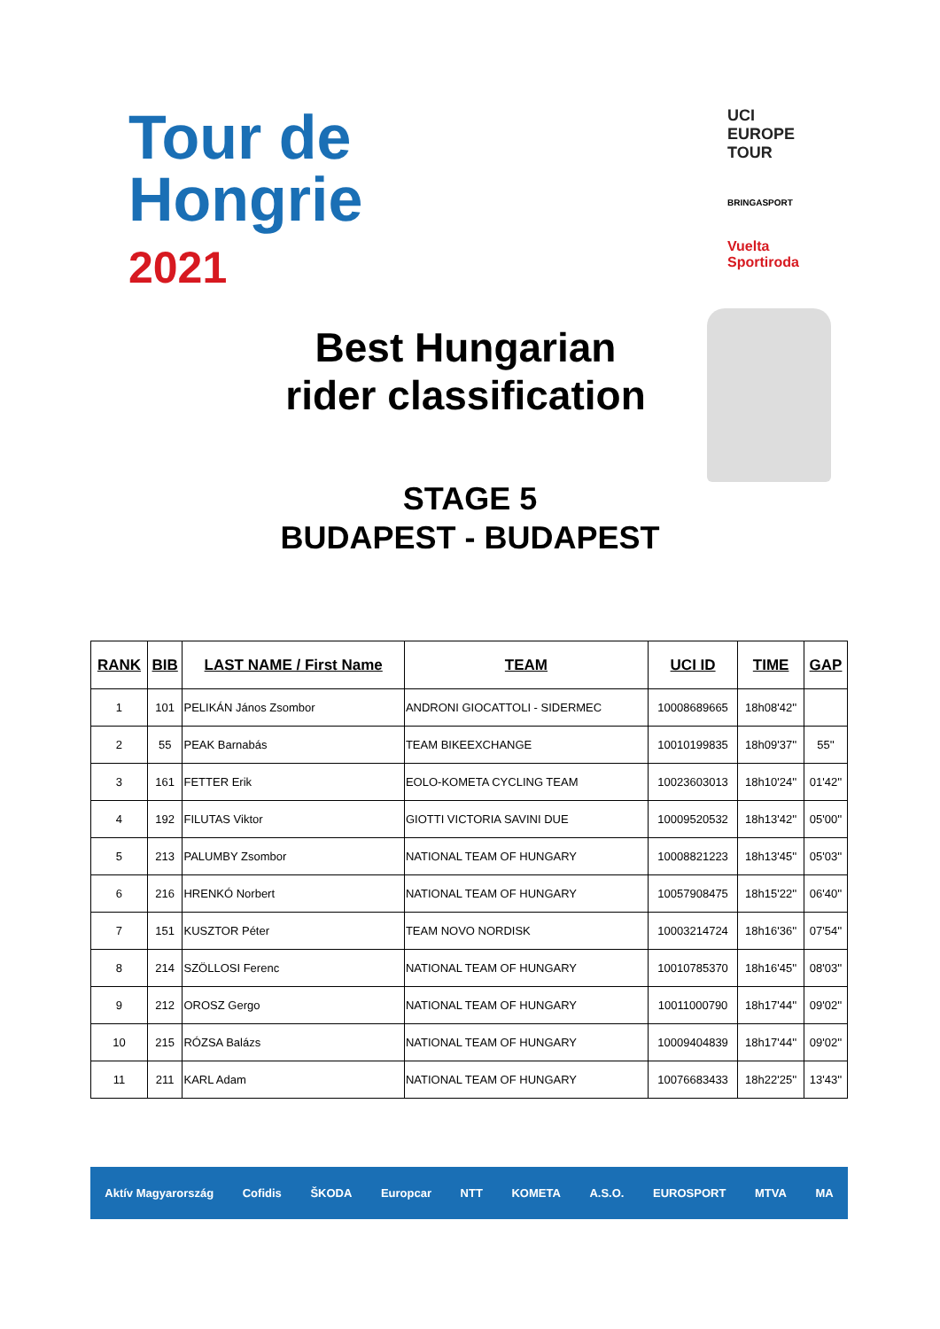Tour de
Hongrie
2021
UCI
EUROPE
TOUR
BRINGASPORT
Vuelta
Sportiroda
Best Hungarian
rider classification
STAGE 5
BUDAPEST - BUDAPEST
| RANK | BIB | LAST NAME / First Name | TEAM | UCI ID | TIME | GAP |
| --- | --- | --- | --- | --- | --- | --- |
| 1 | 101 | PELIKÁN János Zsombor | ANDRONI GIOCATTOLI - SIDERMEC | 10008689665 | 18h08'42'' | |
| 2 | 55 | PEAK Barnabás | TEAM BIKEEXCHANGE | 10010199835 | 18h09'37'' | 55'' |
| 3 | 161 | FETTER Erik | EOLO-KOMETA CYCLING TEAM | 10023603013 | 18h10'24'' | 01'42'' |
| 4 | 192 | FILUTAS Viktor | GIOTTI VICTORIA SAVINI DUE | 10009520532 | 18h13'42'' | 05'00'' |
| 5 | 213 | PALUMBY Zsombor | NATIONAL TEAM OF HUNGARY | 10008821223 | 18h13'45'' | 05'03'' |
| 6 | 216 | HRENKÓ Norbert | NATIONAL TEAM OF HUNGARY | 10057908475 | 18h15'22'' | 06'40'' |
| 7 | 151 | KUSZTOR Péter | TEAM NOVO NORDISK | 10003214724 | 18h16'36'' | 07'54'' |
| 8 | 214 | SZÖLLOSI Ferenc | NATIONAL TEAM OF HUNGARY | 10010785370 | 18h16'45'' | 08'03'' |
| 9 | 212 | OROSZ Gergo | NATIONAL TEAM OF HUNGARY | 10011000790 | 18h17'44'' | 09'02'' |
| 10 | 215 | RÓZSA Balázs | NATIONAL TEAM OF HUNGARY | 10009404839 | 18h17'44'' | 09'02'' |
| 11 | 211 | KARL Adam | NATIONAL TEAM OF HUNGARY | 10076683433 | 18h22'25'' | 13'43'' |
Aktív Magyarország Cofidis ŠKODA Europcar NTT KOMETA A.S.O. EUROSPORT MTVA MA